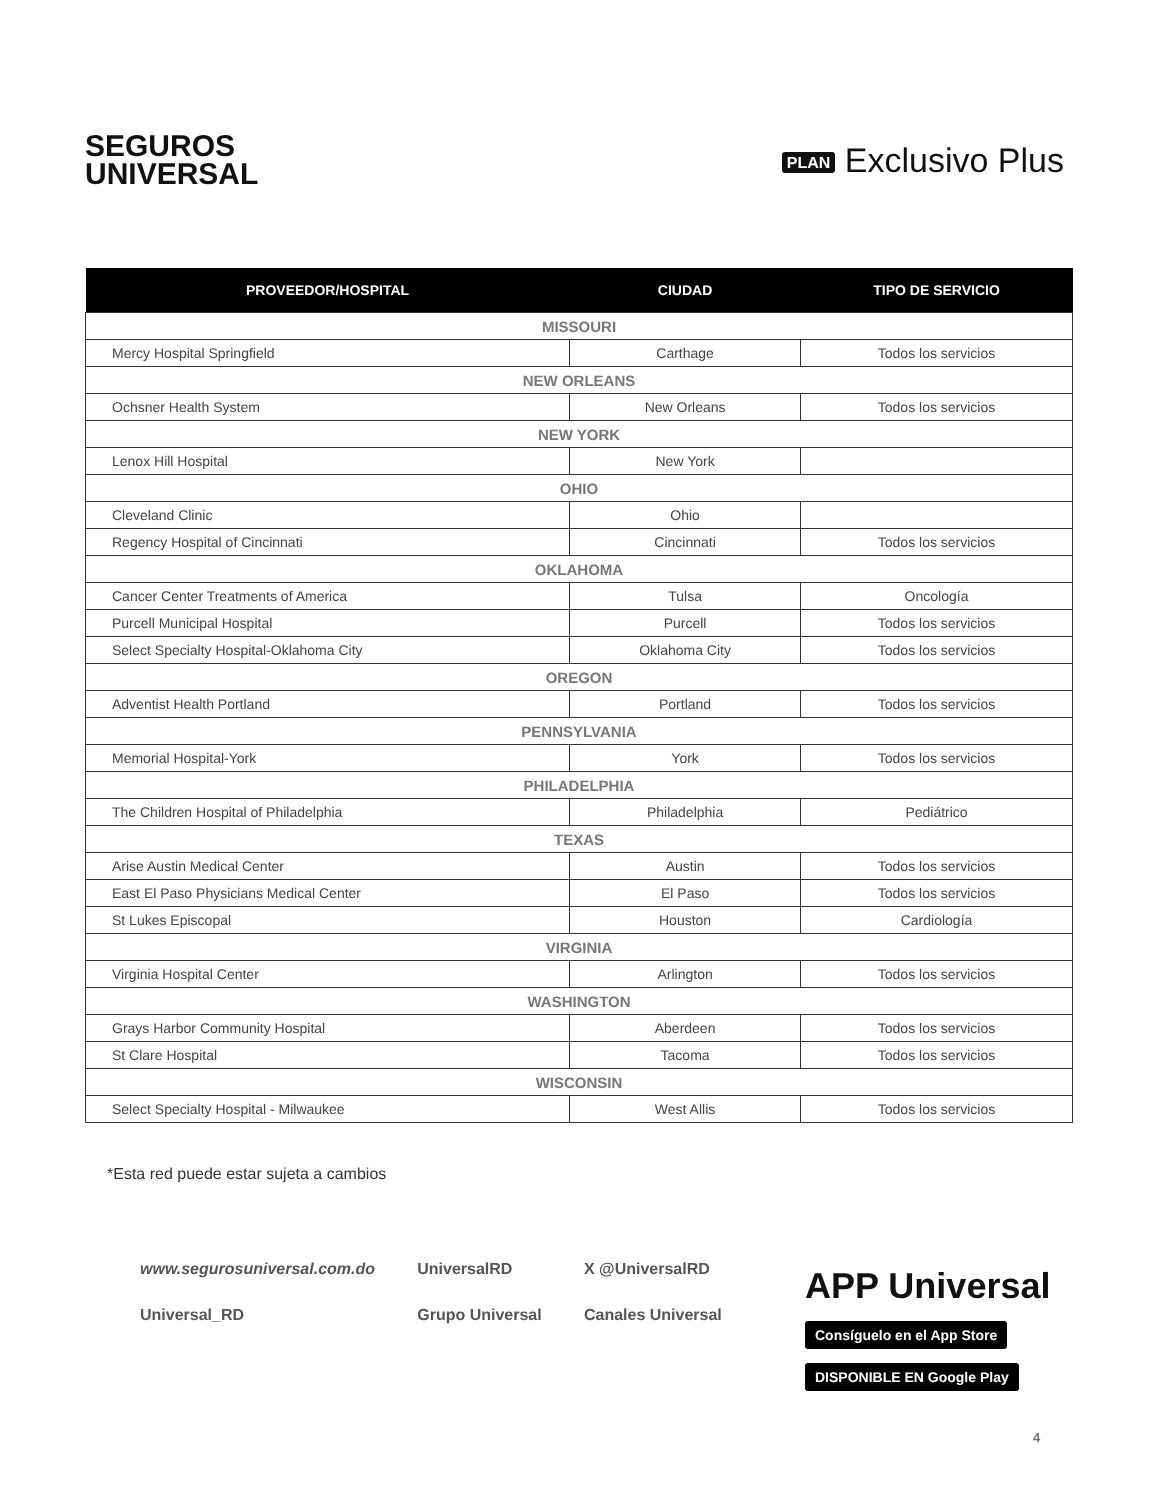SEGUROS
UNIVERSAL
PLAN Exclusivo Plus
| PROVEEDOR/HOSPITAL | CIUDAD | TIPO DE SERVICIO |
| --- | --- | --- |
| MISSOURI | | |
| Mercy Hospital Springfield | Carthage | Todos los servicios |
| NEW ORLEANS | | |
| Ochsner Health System | New Orleans | Todos los servicios |
| NEW YORK | | |
| Lenox Hill Hospital | New York | |
| OHIO | | |
| Cleveland Clinic | Ohio | |
| Regency Hospital of Cincinnati | Cincinnati | Todos los servicios |
| OKLAHOMA | | |
| Cancer Center Treatments of America | Tulsa | Oncología |
| Purcell Municipal Hospital | Purcell | Todos los servicios |
| Select Specialty Hospital-Oklahoma City | Oklahoma City | Todos los servicios |
| OREGON | | |
| Adventist Health Portland | Portland | Todos los servicios |
| PENNSYLVANIA | | |
| Memorial Hospital-York | York | Todos los servicios |
| PHILADELPHIA | | |
| The Children Hospital of Philadelphia | Philadelphia | Pediátrico |
| TEXAS | | |
| Arise Austin Medical Center | Austin | Todos los servicios |
| East El Paso Physicians Medical Center | El Paso | Todos los servicios |
| St Lukes Episcopal | Houston | Cardiología |
| VIRGINIA | | |
| Virginia Hospital Center | Arlington | Todos los servicios |
| WASHINGTON | | |
| Grays Harbor Community Hospital | Aberdeen | Todos los servicios |
| St Clare Hospital | Tacoma | Todos los servicios |
| WISCONSIN | | |
| Select Specialty Hospital - Milwaukee | West Allis | Todos los servicios |
*Esta red puede estar sujeta a cambios
www.segurosuniversal.com.do
UniversalRD
X @UniversalRD
Universal_RD
Grupo Universal
Canales Universal
APP Universal
Consíguelo en el App Store DISPONIBLE EN Google Play
4